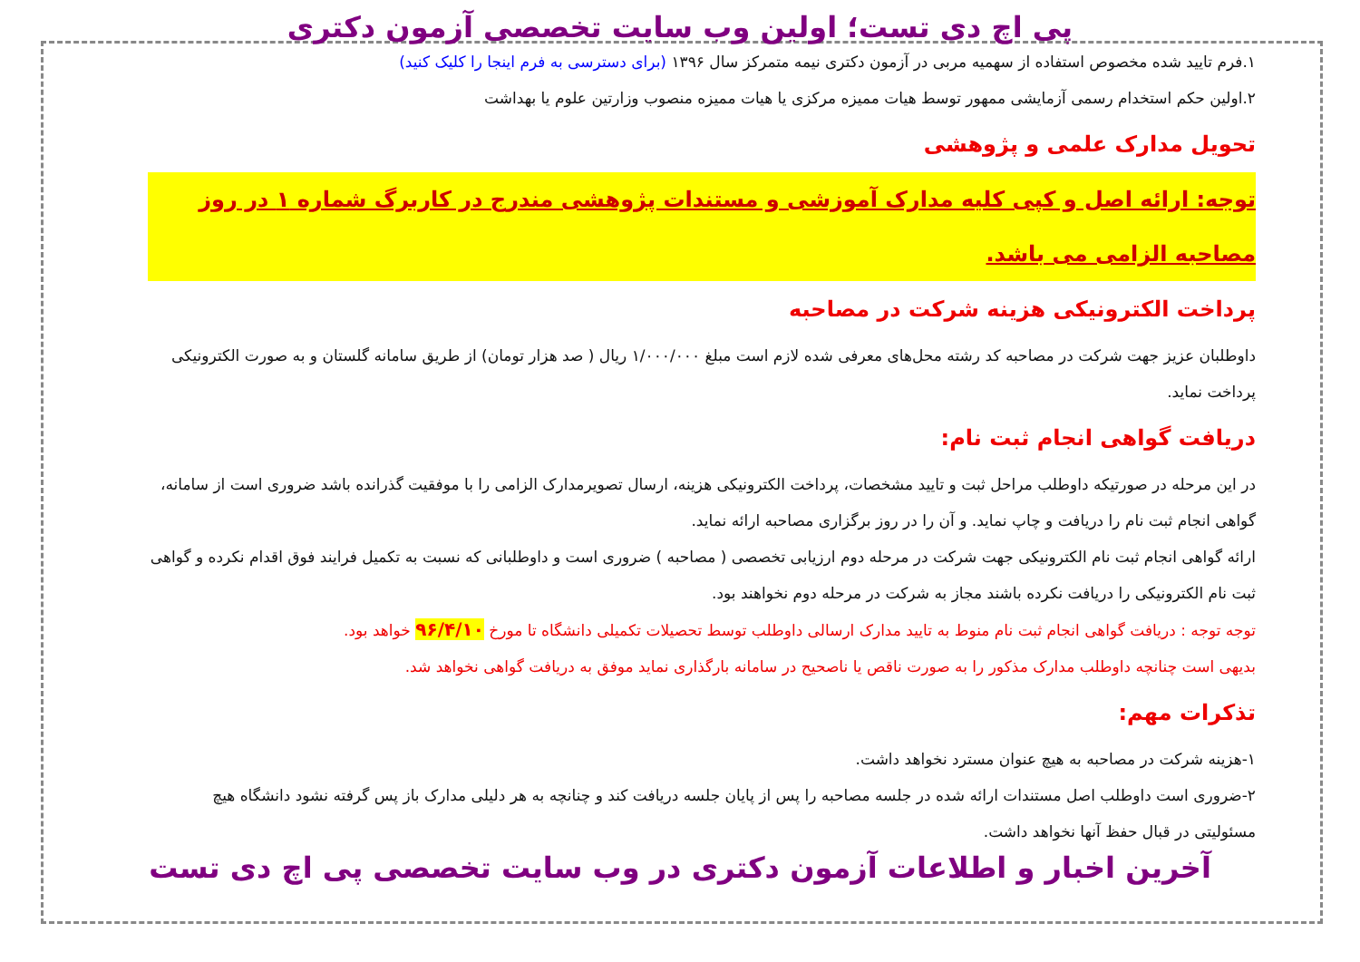پی اچ دی تست؛ اولین وب سایت تخصصی آزمون دکتری
۱.فرم تایید شده مخصوص استفاده از سهمیه مربی در آزمون دکتری نیمه متمرکز سال ۱۳۹۶ (برای دسترسی به فرم اینجا را کلیک کنید)
۲.اولین حکم استخدام رسمی آزمایشی ممهور توسط هیات ممیزه مرکزی یا هیات ممیزه منصوب وزارتین علوم یا بهداشت
تحویل مدارک علمی و پژوهشی
توجه: ارائه اصل و کپی کلیه مدارک آموزشی و مستندات پژوهشی مندرج در کاربرگ شماره ۱ در روز مصاحبه الزامی می باشد.
پرداخت الکترونیکی هزینه شرکت در مصاحبه
داوطلبان عزیز جهت شرکت در مصاحبه کد رشته محل‌های معرفی شده لازم است مبلغ ۱/۰۰۰/۰۰۰ ریال ( صد هزار تومان) از طریق سامانه گلستان و به صورت الکترونیکی پرداخت نماید.
دریافت گواهی انجام ثبت نام:
در این مرحله در صورتیکه داوطلب مراحل ثبت و تایید مشخصات، پرداخت الکترونیکی هزینه، ارسال تصویرمدارک الزامی را با موفقیت گذرانده باشد ضروری است از سامانه، گواهی انجام ثبت نام را دریافت و چاپ نماید. و آن را در روز برگزاری مصاحبه ارائه نماید.
ارائه گواهی انجام ثبت نام الکترونیکی جهت شرکت در مرحله دوم ارزیابی تخصصی ( مصاحبه ) ضروری است و داوطلبانی که نسبت به تکمیل فرایند فوق اقدام نکرده و گواهی ثبت نام الکترونیکی را دریافت نکرده باشند مجاز به شرکت در مرحله دوم نخواهند بود.
توجه توجه : دریافت گواهی انجام ثبت نام منوط به تایید مدارک ارسالی داوطلب توسط تحصیلات تکمیلی دانشگاه تا مورخ ۹۶/۴/۱۰ خواهد بود.
بدیهی است چنانچه داوطلب مدارک مذکور را به صورت ناقص یا ناصحیح در سامانه بارگذاری نماید موفق به دریافت گواهی نخواهد شد.
تذکرات مهم:
۱-هزینه شرکت در مصاحبه به هیچ عنوان مسترد نخواهد داشت.
۲-ضروری است داوطلب اصل مستندات ارائه شده در جلسه مصاحبه را پس از پایان جلسه دریافت کند و چنانچه به هر دلیلی مدارک باز پس گرفته نشود دانشگاه هیچ مسئولیتی در قبال حفظ آنها نخواهد داشت.
آخرین اخبار و اطلاعات آزمون دکتری در وب سایت تخصصی پی اچ دی تست